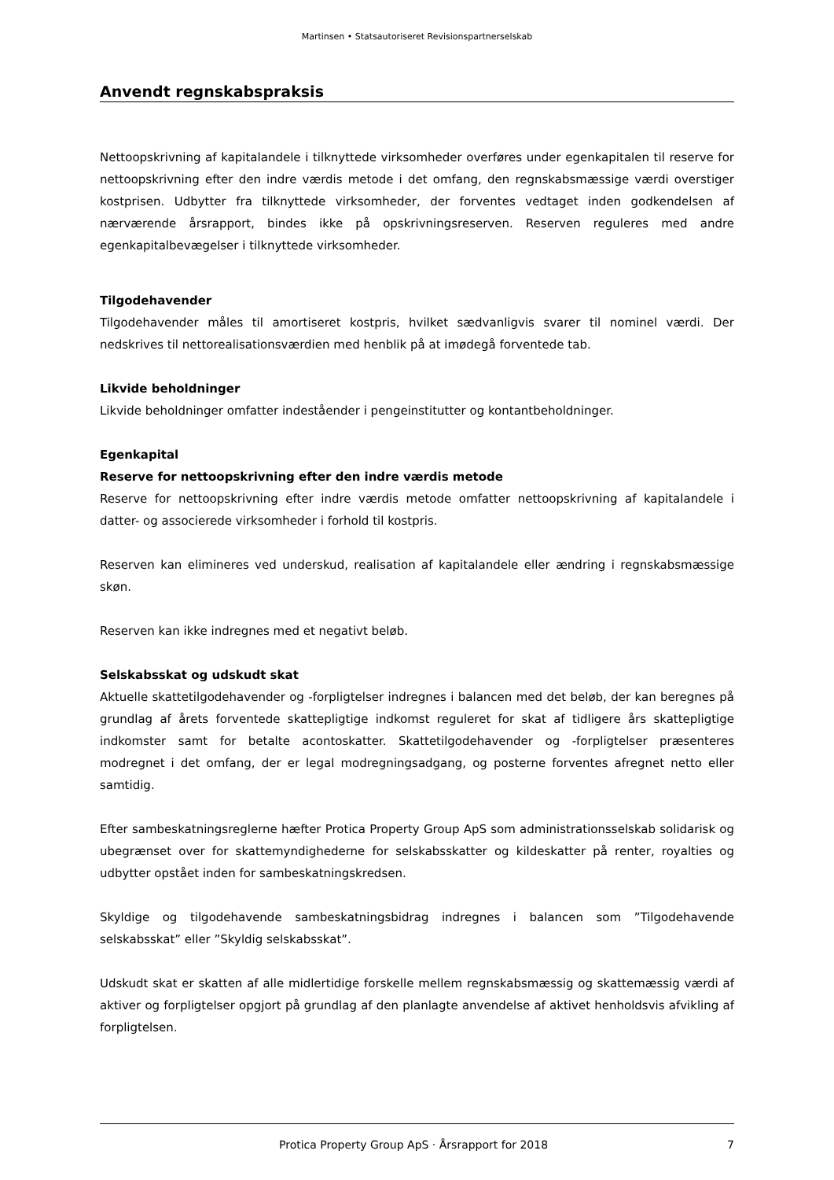Martinsen • Statsautoriseret Revisionspartnerselskab
Anvendt regnskabspraksis
Nettoopskrivning af kapitalandele i tilknyttede virksomheder overføres under egenkapitalen til reserve for nettoopskrivning efter den indre værdis metode i det omfang, den regnskabsmæssige værdi overstiger kostprisen. Udbytter fra tilknyttede virksomheder, der forventes vedtaget inden godkendelsen af nærværende årsrapport, bindes ikke på opskrivningsreserven. Reserven reguleres med andre egenkapitalbevægelser i tilknyttede virksomheder.
Tilgodehavender
Tilgodehavender måles til amortiseret kostpris, hvilket sædvanligvis svarer til nominel værdi. Der nedskrives til nettorealisationsværdien med henblik på at imødegå forventede tab.
Likvide beholdninger
Likvide beholdninger omfatter indeståender i pengeinstitutter og kontantbeholdninger.
Egenkapital
Reserve for nettoopskrivning efter den indre værdis metode
Reserve for nettoopskrivning efter indre værdis metode omfatter nettoopskrivning af kapitalandele i datter- og associerede virksomheder i forhold til kostpris.
Reserven kan elimineres ved underskud, realisation af kapitalandele eller ændring i regnskabsmæssige skøn.
Reserven kan ikke indregnes med et negativt beløb.
Selskabsskat og udskudt skat
Aktuelle skattetilgodehavender og -forpligtelser indregnes i balancen med det beløb, der kan beregnes på grundlag af årets forventede skattepligtige indkomst reguleret for skat af tidligere års skattepligtige indkomster samt for betalte acontoskatter. Skattetilgodehavender og -forpligtelser præsenteres modregnet i det omfang, der er legal modregningsadgang, og posterne forventes afregnet netto eller samtidig.
Efter sambeskatningsreglerne hæfter Protica Property Group ApS som administrationsselskab solidarisk og ubegrænset over for skattemyndighederne for selskabsskatter og kildeskatter på renter, royalties og udbytter opstået inden for sambeskatningskredsen.
Skyldige og tilgodehavende sambeskatningsbidrag indregnes i balancen som ”Tilgodehavende selskabsskat” eller ”Skyldig selskabsskat”.
Udskudt skat er skatten af alle midlertidige forskelle mellem regnskabsmæssig og skattemæssig værdi af aktiver og forpligtelser opgjort på grundlag af den planlagte anvendelse af aktivet henholdsvis afvikling af forpligtelsen.
Protica Property Group ApS · Årsrapport for 2018 7